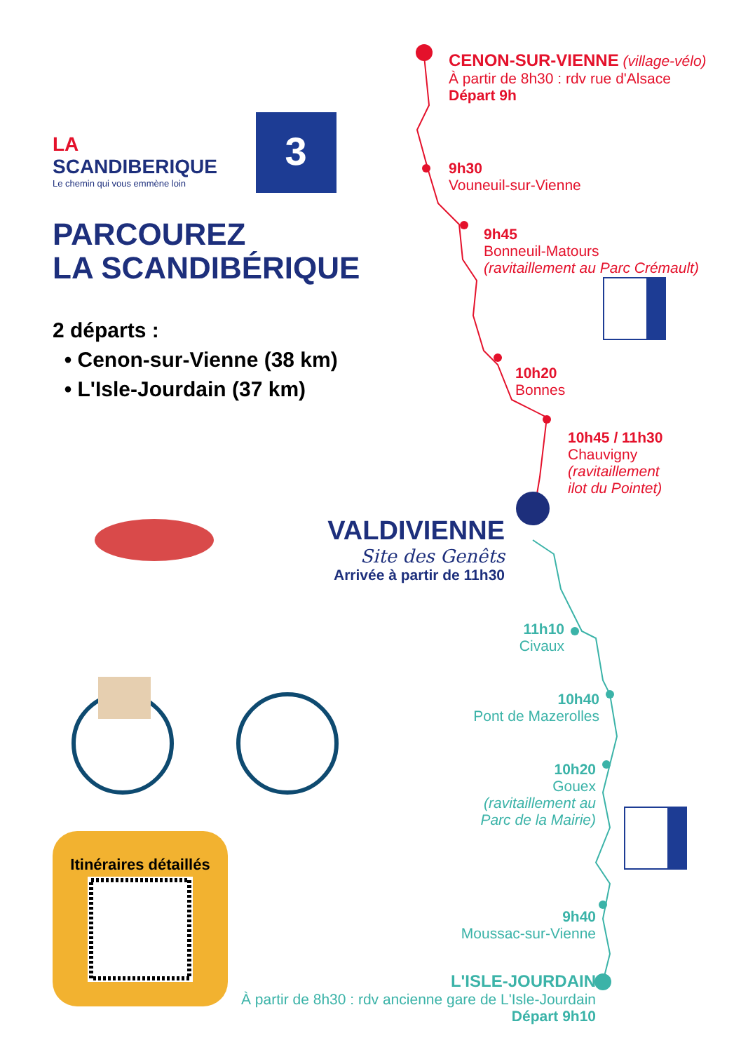3
LA
SCANDIBERIQUE
Le chemin qui vous emmène loin
PARCOUREZ
LA SCANDIBÉRIQUE
2 départs :
• Cenon-sur-Vienne (38 km)
• L'Isle-Jourdain (37 km)
Itinéraires détaillés
CENON-SUR-VIENNE (village-vélo)
À partir de 8h30 : rdv rue d'Alsace
Départ 9h
9h30
Vouneuil-sur-Vienne
9h45
Bonneuil-Matours
(ravitaillement au Parc Crémault)
10h20
Bonnes
10h45 / 11h30
Chauvigny
(ravitaillement
ilot du Pointet)
VALDIVIENNE
Site des Genêts
Arrivée à partir de 11h30
11h10
Civaux
10h40
Pont de Mazerolles
10h20
Gouex
(ravitaillement au
Parc de la Mairie)
9h40
Moussac-sur-Vienne
L'ISLE-JOURDAIN
À partir de 8h30 : rdv ancienne gare de L'Isle-Jourdain
Départ 9h10